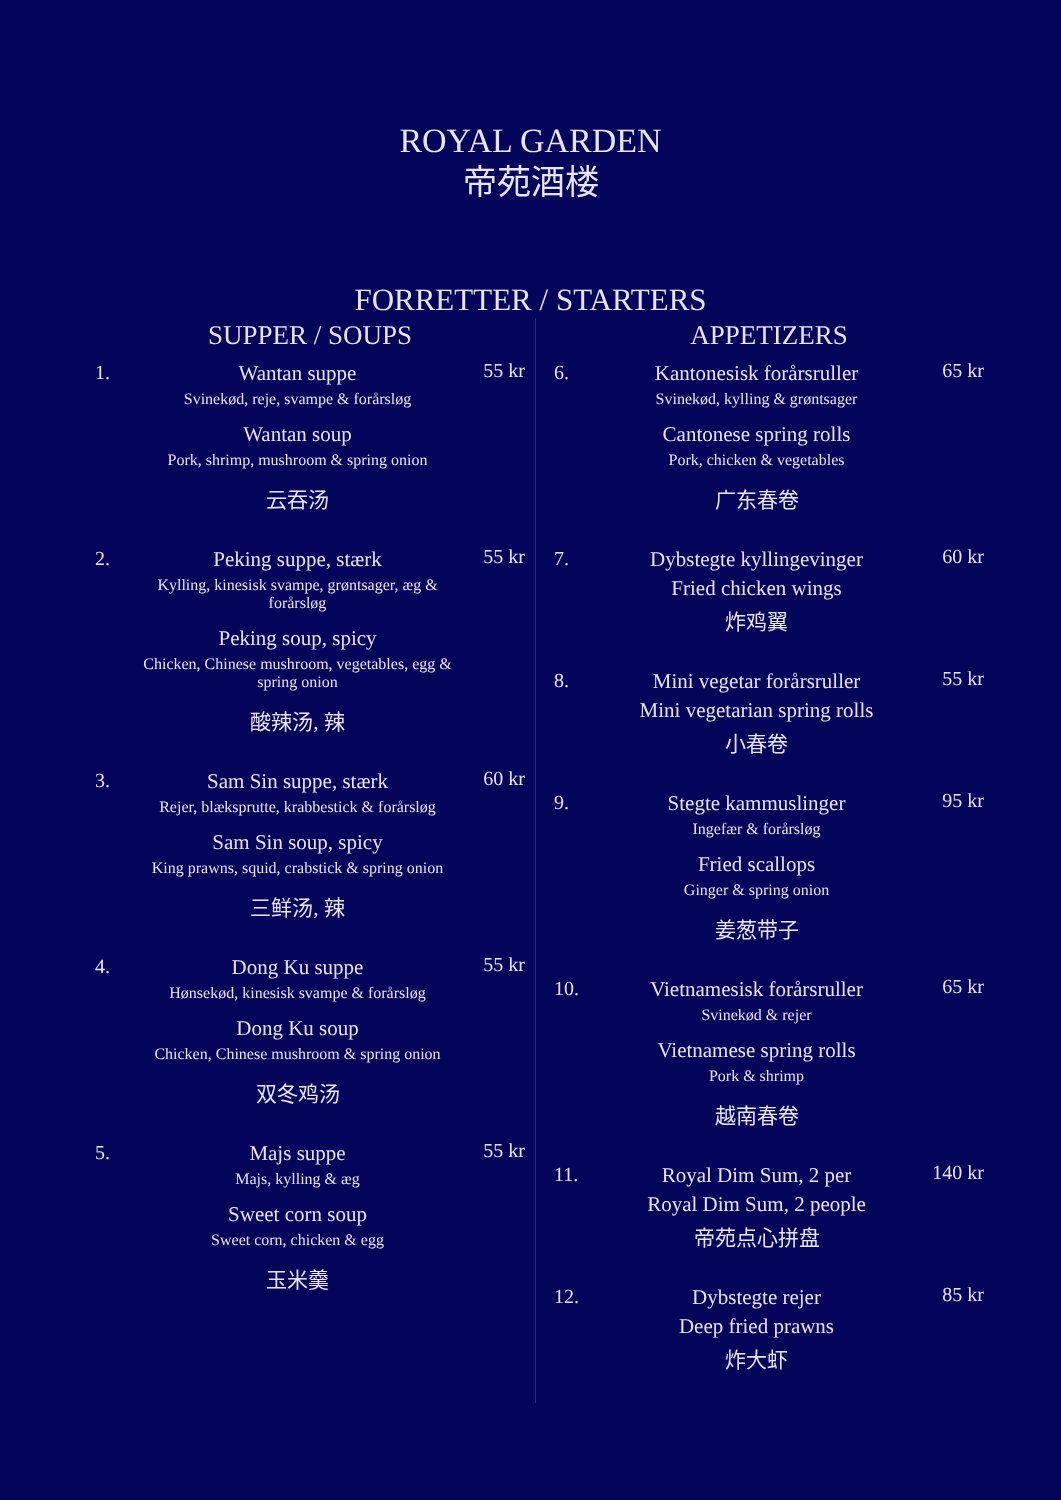ROYAL GARDEN
帝苑酒楼
FORRETTER / STARTERS
SUPPER / SOUPS
1. Wantan suppe
Svinekød, reje, svampe & forårsløg
Wantan soup
Pork, shrimp, mushroom & spring onion
云吞汤
55 kr
2. Peking suppe, stærk
Kylling, kinesisk svampe, grøntsager, æg & forårsløg
Peking soup, spicy
Chicken, Chinese mushroom, vegetables, egg & spring onion
酸辣汤, 辣
55 kr
3. Sam Sin suppe, stærk
Rejer, blæksprutte, krabbestick & forårsløg
Sam Sin soup, spicy
King prawns, squid, crabstick & spring onion
三鲜汤, 辣
60 kr
4. Dong Ku suppe
Hønsekød, kinesisk svampe & forårsløg
Dong Ku soup
Chicken, Chinese mushroom & spring onion
双冬鸡汤
55 kr
5. Majs suppe
Majs, kylling & æg
Sweet corn soup
Sweet corn, chicken & egg
玉米羹
55 kr
APPETIZERS
6. Kantonesisk forårsruller
Svinekød, kylling & grøntsager
Cantonese spring rolls
Pork, chicken & vegetables
广东春卷
65 kr
7. Dybstegte kyllingevinger
Fried chicken wings
炸鸡翼
60 kr
8. Mini vegetar forårsruller
Mini vegetarian spring rolls
小春卷
55 kr
9. Stegte kammuslinger
Ingefær & forårsløg
Fried scallops
Ginger & spring onion
姜葱带子
95 kr
10. Vietnamesisk forårsruller
Svinekød & rejer
Vietnamese spring rolls
Pork & shrimp
越南春卷
65 kr
11. Royal Dim Sum, 2 per
Royal Dim Sum, 2 people
帝苑点心拼盘
140 kr
12. Dybstegte rejer
Deep fried prawns
炸大虾
85 kr